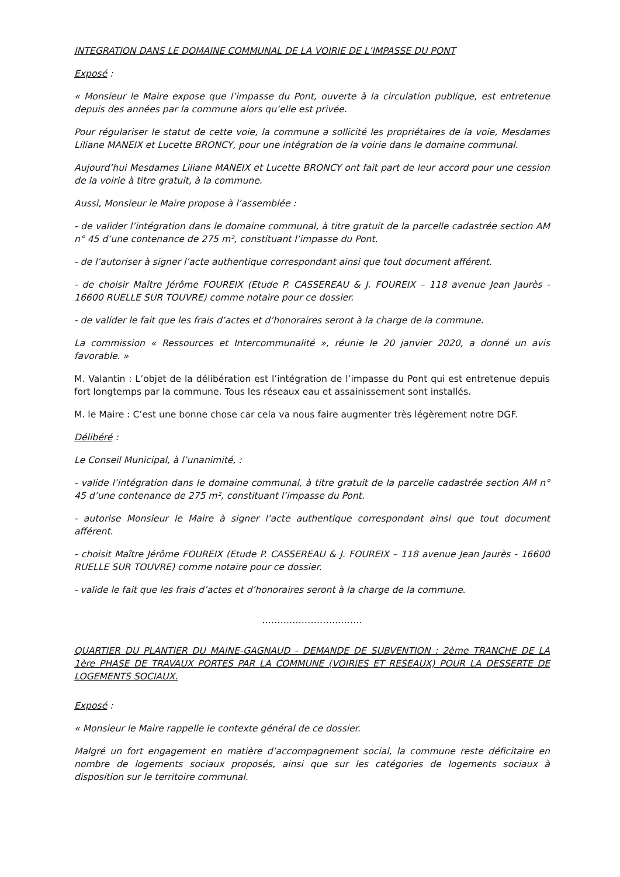INTEGRATION DANS LE DOMAINE COMMUNAL DE LA VOIRIE DE L’IMPASSE DU PONT
Exposé :
« Monsieur le Maire expose que l’impasse du Pont, ouverte à la circulation publique, est entretenue depuis des années par la commune alors qu’elle est privée.
Pour régulariser le statut de cette voie, la commune a sollicité les propriétaires de la voie, Mesdames Liliane MANEIX et Lucette BRONCY, pour une intégration de la voirie dans le domaine communal.
Aujourd’hui Mesdames Liliane MANEIX et Lucette BRONCY ont fait part de leur accord pour une cession de la voirie à titre gratuit, à la commune.
Aussi, Monsieur le Maire propose à l’assemblée :
- de valider l’intégration dans le domaine communal, à titre gratuit de la parcelle cadastrée section AM n° 45 d’une contenance de 275 m², constituant l’impasse du Pont.
- de l’autoriser à signer l’acte authentique correspondant ainsi que tout document afférent.
- de choisir Maître Jérôme FOUREIX (Etude P. CASSEREAU & J. FOUREIX – 118 avenue Jean Jaurès - 16600 RUELLE SUR TOUVRE) comme notaire pour ce dossier.
- de valider le fait que les frais d’actes et d’honoraires seront à la charge de la commune.
La commission « Ressources et Intercommunalité », réunie le 20 janvier 2020, a donné un avis favorable. »
M. Valantin : L’objet de la délibération est l’intégration de l’impasse du Pont qui est entretenue depuis fort longtemps par la commune. Tous les réseaux eau et assainissement sont installés.
M. le Maire : C’est une bonne chose car cela va nous faire augmenter très légèrement notre DGF.
Délibéré :
Le Conseil Municipal, à l’unanimité, :
- valide l’intégration dans le domaine communal, à titre gratuit de la parcelle cadastrée section AM n° 45 d’une contenance de 275 m², constituant l’impasse du Pont.
- autorise Monsieur le Maire à signer l’acte authentique correspondant ainsi que tout document afférent.
- choisit Maître Jérôme FOUREIX (Etude P. CASSEREAU & J. FOUREIX – 118 avenue Jean Jaurès - 16600 RUELLE SUR TOUVRE) comme notaire pour ce dossier.
- valide le fait que les frais d’actes et d’honoraires seront à la charge de la commune.
……………………………
QUARTIER DU PLANTIER DU MAINE-GAGNAUD - DEMANDE DE SUBVENTION : 2ème TRANCHE DE LA 1ère PHASE DE TRAVAUX PORTES PAR LA COMMUNE (VOIRIES ET RESEAUX) POUR LA DESSERTE DE LOGEMENTS SOCIAUX.
Exposé :
« Monsieur le Maire rappelle le contexte général de ce dossier.
Malgré un fort engagement en matière d’accompagnement social, la commune reste déficitaire en nombre de logements sociaux proposés, ainsi que sur les catégories de logements sociaux à disposition sur le territoire communal.